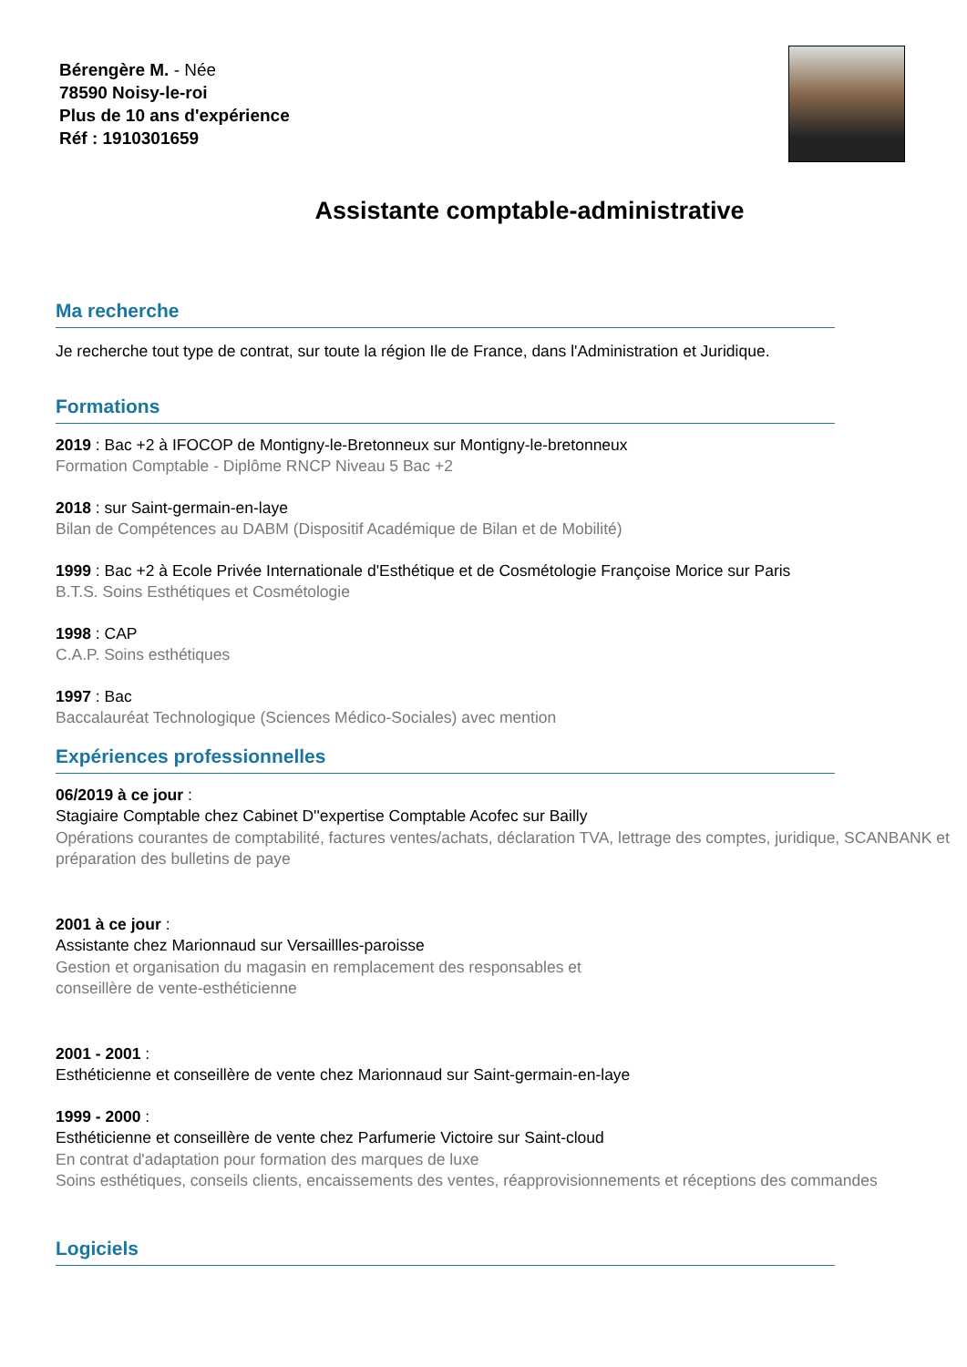Bérengère M. - Née
78590 Noisy-le-roi
Plus de 10 ans d'expérience
Réf : 1910301659
Assistante comptable-administrative
Ma recherche
Je recherche tout type de contrat, sur toute la région Ile de France, dans l'Administration et Juridique.
Formations
2019 : Bac +2 à IFOCOP de Montigny-le-Bretonneux sur Montigny-le-bretonneux
Formation Comptable - Diplôme RNCP Niveau 5 Bac +2
2018 : sur Saint-germain-en-laye
Bilan de Compétences au DABM (Dispositif Académique de Bilan et de Mobilité)
1999 : Bac +2 à Ecole Privée Internationale d'Esthétique et de Cosmétologie Françoise Morice sur Paris
B.T.S. Soins Esthétiques et Cosmétologie
1998 : CAP
C.A.P. Soins esthétiques
1997 : Bac
Baccalauréat Technologique (Sciences Médico-Sociales) avec mention
Expériences professionnelles
06/2019 à ce jour :
Stagiaire Comptable chez Cabinet D''expertise Comptable Acofec sur Bailly
Opérations courantes de comptabilité, factures ventes/achats, déclaration TVA, lettrage des comptes, juridique, SCANBANK et préparation des bulletins de paye
2001 à ce jour :
Assistante chez Marionnaud sur Versaillles-paroisse
Gestion et organisation du magasin en remplacement des responsables et
conseillère de vente-esthéticienne
2001 - 2001 :
Esthéticienne et conseillère de vente chez Marionnaud sur Saint-germain-en-laye
1999 - 2000 :
Esthéticienne et conseillère de vente chez Parfumerie Victoire sur Saint-cloud
En contrat d'adaptation pour formation des marques de luxe
Soins esthétiques, conseils clients, encaissements des ventes, réapprovisionnements et réceptions des commandes
Logiciels